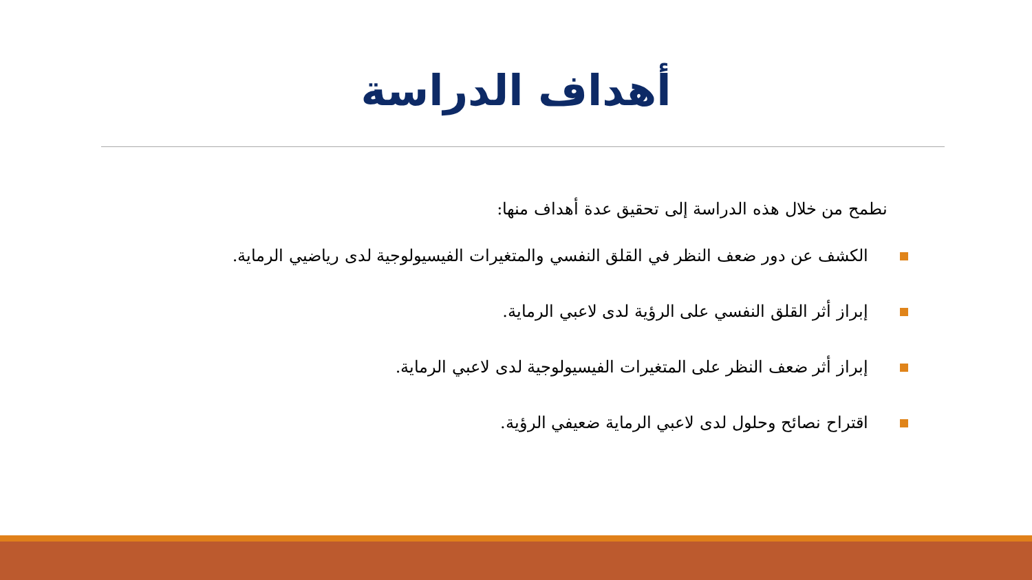أهداف الدراسة
نطمح من خلال هذه الدراسة إلى تحقيق عدة أهداف منها:
الكشف عن دور ضعف النظر في القلق النفسي والمتغيرات الفيسيولوجية لدى رياضيي الرماية.
إبراز أثر القلق النفسي على الرؤية لدى لاعبي الرماية.
إبراز أثر ضعف النظر على المتغيرات الفيسيولوجية لدى لاعبي الرماية.
اقتراح نصائح وحلول لدى لاعبي الرماية ضعيفي الرؤية.